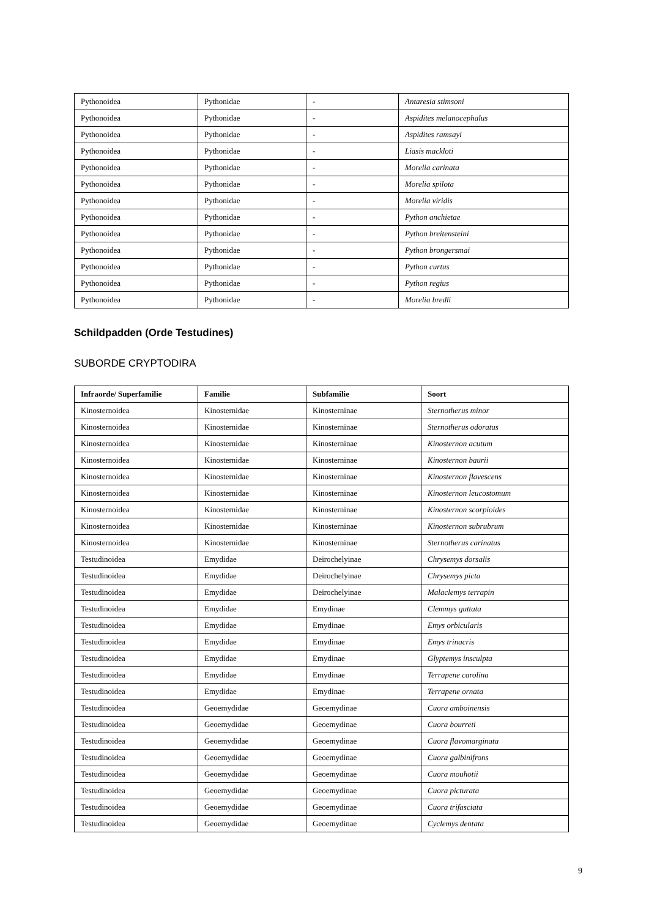| Pythonoidea | Pythonidae | - | Antaresia stimsoni |
| Pythonoidea | Pythonidae | - | Aspidites melanocephalus |
| Pythonoidea | Pythonidae | - | Aspidites ramsayi |
| Pythonoidea | Pythonidae | - | Liasis mackloti |
| Pythonoidea | Pythonidae | - | Morelia carinata |
| Pythonoidea | Pythonidae | - | Morelia spilota |
| Pythonoidea | Pythonidae | - | Morelia viridis |
| Pythonoidea | Pythonidae | - | Python anchietae |
| Pythonoidea | Pythonidae | - | Python breitensteini |
| Pythonoidea | Pythonidae | - | Python brongersmai |
| Pythonoidea | Pythonidae | - | Python curtus |
| Pythonoidea | Pythonidae | - | Python regius |
| Pythonoidea | Pythonidae | - | Morelia bredli |
Schildpadden (Orde Testudines)
SUBORDE CRYPTODIRA
| Infraorde/ Superfamilie | Familie | Subfamilie | Soort |
| --- | --- | --- | --- |
| Kinosternoidea | Kinosternidae | Kinosterninae | Sternotherus minor |
| Kinosternoidea | Kinosternidae | Kinosterninae | Sternotherus odoratus |
| Kinosternoidea | Kinosternidae | Kinosterninae | Kinosternon acutum |
| Kinosternoidea | Kinosternidae | Kinosterninae | Kinosternon baurii |
| Kinosternoidea | Kinosternidae | Kinosterninae | Kinosternon flavescens |
| Kinosternoidea | Kinosternidae | Kinosterninae | Kinosternon leucostomum |
| Kinosternoidea | Kinosternidae | Kinosterninae | Kinosternon scorpioides |
| Kinosternoidea | Kinosternidae | Kinosterninae | Kinosternon subrubrum |
| Kinosternoidea | Kinosternidae | Kinosterninae | Sternotherus carinatus |
| Testudinoidea | Emydidae | Deirochelyinae | Chrysemys dorsalis |
| Testudinoidea | Emydidae | Deirochelyinae | Chrysemys picta |
| Testudinoidea | Emydidae | Deirochelyinae | Malaclemys terrapin |
| Testudinoidea | Emydidae | Emydinae | Clemmys guttata |
| Testudinoidea | Emydidae | Emydinae | Emys orbicularis |
| Testudinoidea | Emydidae | Emydinae | Emys trinacris |
| Testudinoidea | Emydidae | Emydinae | Glyptemys insculpta |
| Testudinoidea | Emydidae | Emydinae | Terrapene carolina |
| Testudinoidea | Emydidae | Emydinae | Terrapene ornata |
| Testudinoidea | Geoemydidae | Geoemydinae | Cuora amboinensis |
| Testudinoidea | Geoemydidae | Geoemydinae | Cuora bourreti |
| Testudinoidea | Geoemydidae | Geoemydinae | Cuora flavomarginata |
| Testudinoidea | Geoemydidae | Geoemydinae | Cuora galbinifrons |
| Testudinoidea | Geoemydidae | Geoemydinae | Cuora mouhotii |
| Testudinoidea | Geoemydidae | Geoemydinae | Cuora picturata |
| Testudinoidea | Geoemydidae | Geoemydinae | Cuora trifasciata |
| Testudinoidea | Geoemydidae | Geoemydinae | Cyclemys dentata |
9